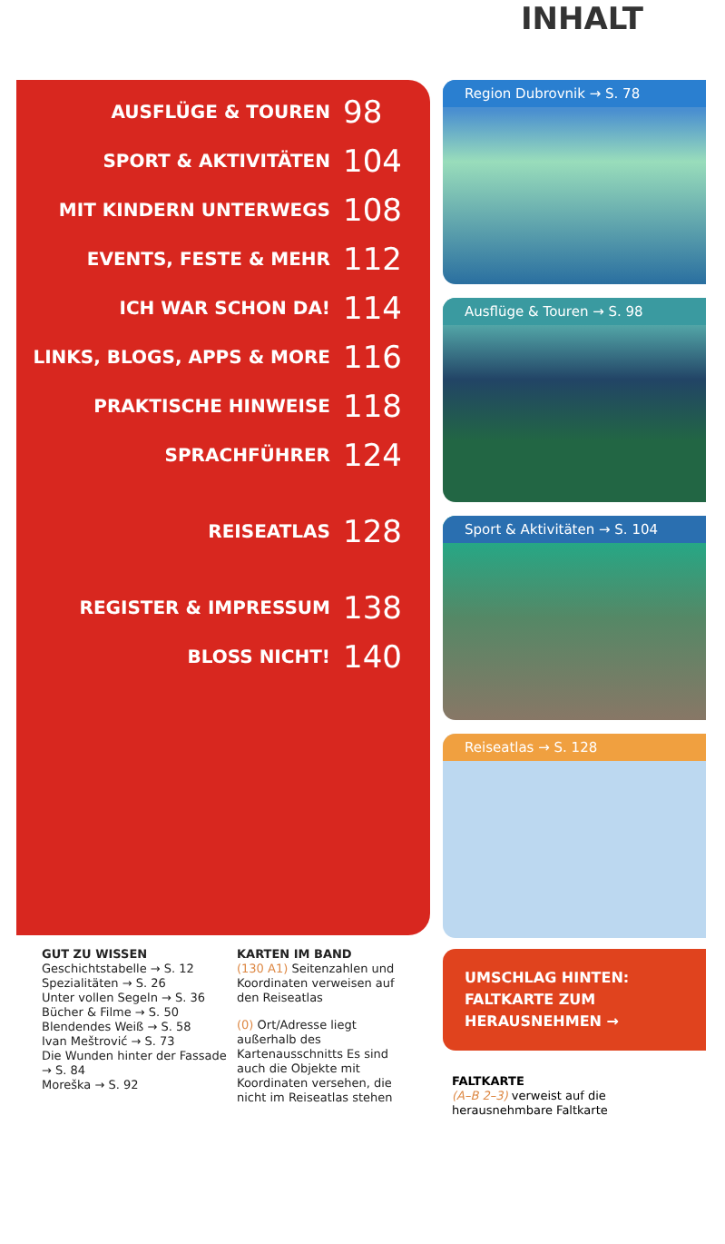INHALT
AUSFLÜGE & TOUREN 98
SPORT & AKTIVITÄTEN 104
MIT KINDERN UNTERWEGS 108
EVENTS, FESTE & MEHR 112
ICH WAR SCHON DA! 114
LINKS, BLOGS, APPS & MORE 116
PRAKTISCHE HINWEISE 118
SPRACHFÜHRER 124
REISEATLAS 128
REGISTER & IMPRESSUM 138
BLOSS NICHT! 140
Region Dubrovnik → S. 78
Ausflüge & Touren → S. 98
Sport & Aktivitäten → S. 104
Reiseatlas → S. 128
GUT ZU WISSEN
Geschichtstabelle → S. 12
Spezialitäten → S. 26
Unter vollen Segeln → S. 36
Bücher & Filme → S. 50
Blendendes Weiß → S. 58
Ivan Meštrović → S. 73
Die Wunden hinter der Fassade → S. 84
Moreška → S. 92
KARTEN IM BAND
(130 A1) Seitenzahlen und Koordinaten verweisen auf den Reiseatlas
(0) Ort/Adresse liegt außerhalb des Kartenausschnitts Es sind auch die Objekte mit Koordinaten versehen, die nicht im Reiseatlas stehen
UMSCHLAG HINTEN:
FALTKARTE ZUM
HERAUSNEHMEN →
FALTKARTE
(A–B 2–3) verweist auf die herausnehmbare Faltkarte